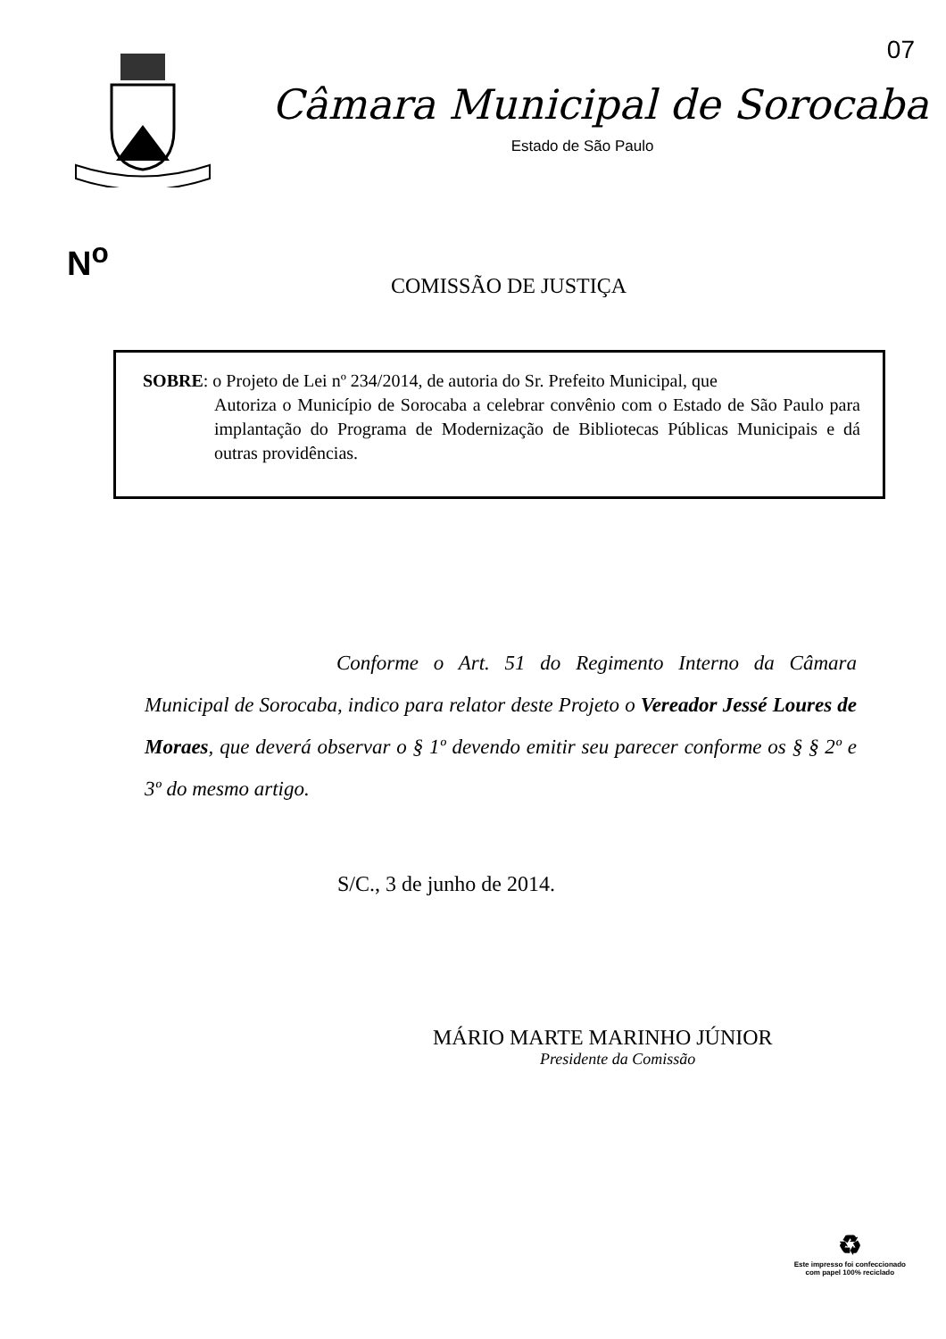07
Câmara Municipal de Sorocaba
Estado de São Paulo
N<sup>o</sup>
COMISSÃO DE JUSTIÇA
SOBRE: o Projeto de Lei nº 234/2014, de autoria do Sr. Prefeito Municipal, que
Autoriza o Município de Sorocaba a celebrar convênio com o Estado de São Paulo para implantação do Programa de Modernização de Bibliotecas Públicas Municipais e dá outras providências.
Conforme o Art. 51 do Regimento Interno da Câmara Municipal de Sorocaba, indico para relator deste Projeto o Vereador Jessé Loures de Moraes, que deverá observar o § 1º devendo emitir seu parecer conforme os § § 2º e 3º do mesmo artigo.
S/C., 3 de junho de 2014.
MÁRIO MARTE MARINHO JÚNIOR
Presidente da Comissão
♻
Este impresso foi confeccionado
com papel 100% reciclado